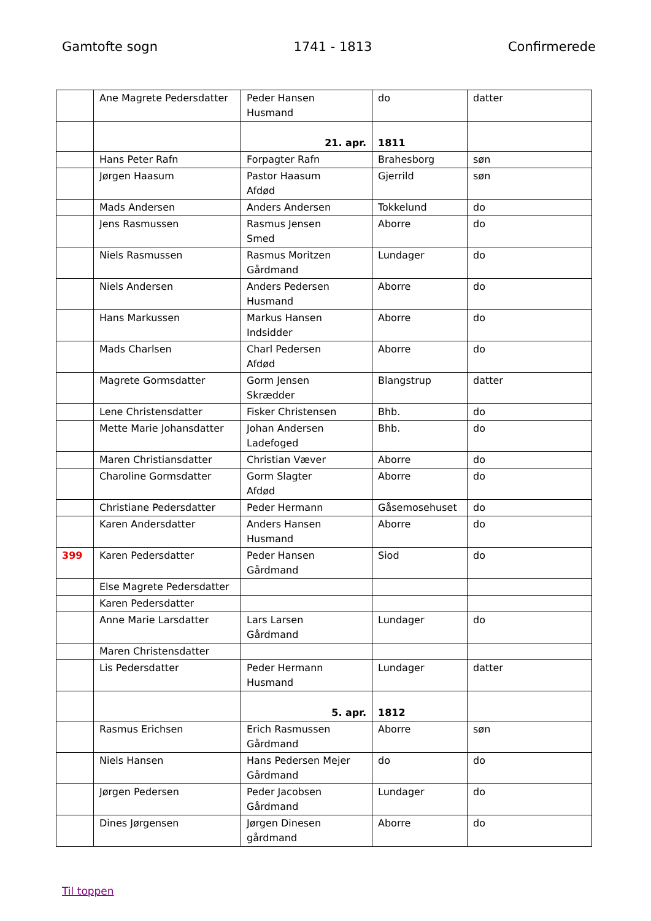Gamtofte sogn 1741 - 1813 Confirmerede
| | Ane Magrete Pedersdatter | Peder Hansen Husmand | do | datter |
| | | 21. apr. | 1811 | |
| | Hans Peter Rafn | Forpagter Rafn | Brahesborg | søn |
| | Jørgen Haasum | Pastor Haasum Afdød | Gjerrild | søn |
| | Mads Andersen | Anders Andersen | Tokkelund | do |
| | Jens Rasmussen | Rasmus Jensen Smed | Aborre | do |
| | Niels Rasmussen | Rasmus Moritzen Gårdmand | Lundager | do |
| | Niels Andersen | Anders Pedersen Husmand | Aborre | do |
| | Hans Markussen | Markus Hansen Indsidder | Aborre | do |
| | Mads Charlsen | Charl Pedersen Afdød | Aborre | do |
| | Magrete Gormsdatter | Gorm Jensen Skrædder | Blangstrup | datter |
| | Lene Christensdatter | Fisker Christensen | Bhb. | do |
| | Mette Marie Johansdatter | Johan Andersen Ladefoged | Bhb. | do |
| | Maren Christiansdatter | Christian Væver | Aborre | do |
| | Charoline Gormsdatter | Gorm Slagter Afdød | Aborre | do |
| | Christiane Pedersdatter | Peder Hermann | Gåsemosehuset | do |
| | Karen Andersdatter | Anders Hansen Husmand | Aborre | do |
| 399 | Karen Pedersdatter | Peder Hansen Gårdmand | Siod | do |
| | Else Magrete Pedersdatter | | | |
| | Karen Pedersdatter | | | |
| | Anne Marie Larsdatter | Lars Larsen Gårdmand | Lundager | do |
| | Maren Christensdatter | | | |
| | Lis Pedersdatter | Peder Hermann Husmand | Lundager | datter |
| | | 5. apr. | 1812 | |
| | Rasmus Erichsen | Erich Rasmussen Gårdmand | Aborre | søn |
| | Niels Hansen | Hans Pedersen Mejer Gårdmand | do | do |
| | Jørgen Pedersen | Peder Jacobsen Gårdmand | Lundager | do |
| | Dines Jørgensen | Jørgen Dinesen gårdmand | Aborre | do |
Til toppen